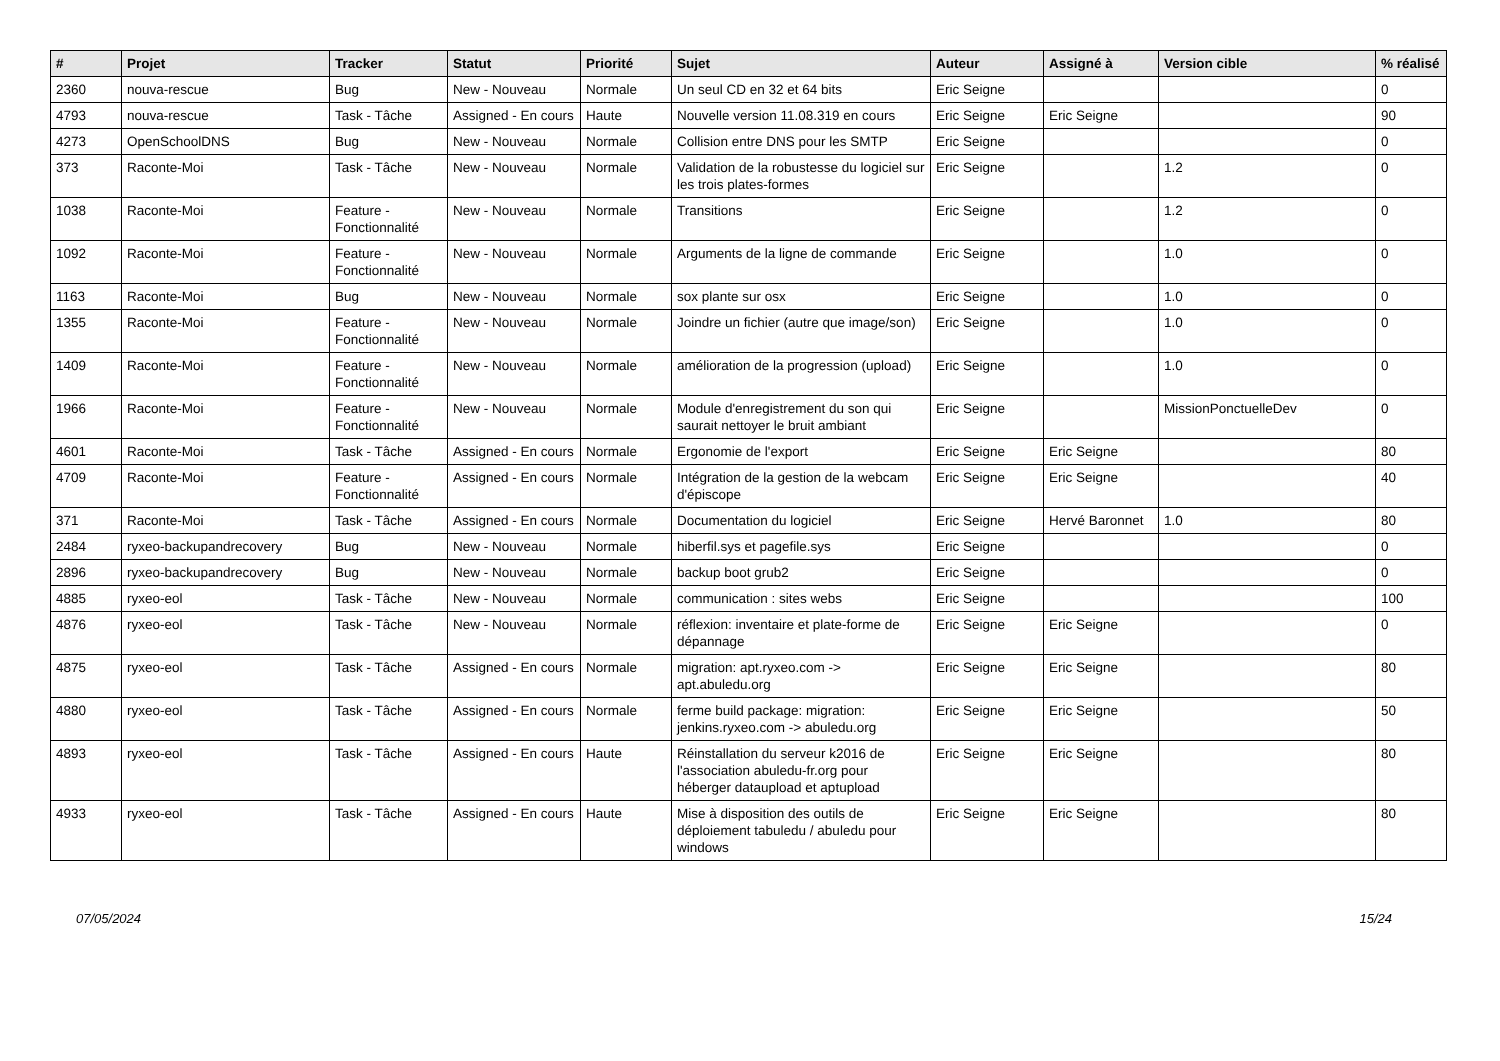| # | Projet | Tracker | Statut | Priorité | Sujet | Auteur | Assigné à | Version cible | % réalisé |
| --- | --- | --- | --- | --- | --- | --- | --- | --- | --- |
| 2360 | nouva-rescue | Bug | New - Nouveau | Normale | Un seul CD en 32 et 64 bits | Eric Seigne | | | 0 |
| 4793 | nouva-rescue | Task - Tâche | Assigned - En cours | Haute | Nouvelle version 11.08.319 en cours | Eric Seigne | Eric Seigne | | 90 |
| 4273 | OpenSchoolDNS | Bug | New - Nouveau | Normale | Collision entre DNS pour les SMTP | Eric Seigne | | | 0 |
| 373 | Raconte-Moi | Task - Tâche | New - Nouveau | Normale | Validation de la robustesse du logiciel sur les trois plates-formes | Eric Seigne | | 1.2 | 0 |
| 1038 | Raconte-Moi | Feature - Fonctionnalité | New - Nouveau | Normale | Transitions | Eric Seigne | | 1.2 | 0 |
| 1092 | Raconte-Moi | Feature - Fonctionnalité | New - Nouveau | Normale | Arguments de la ligne de commande | Eric Seigne | | 1.0 | 0 |
| 1163 | Raconte-Moi | Bug | New - Nouveau | Normale | sox plante sur osx | Eric Seigne | | 1.0 | 0 |
| 1355 | Raconte-Moi | Feature - Fonctionnalité | New - Nouveau | Normale | Joindre un fichier (autre que image/son) | Eric Seigne | | 1.0 | 0 |
| 1409 | Raconte-Moi | Feature - Fonctionnalité | New - Nouveau | Normale | amélioration de la progression (upload) | Eric Seigne | | 1.0 | 0 |
| 1966 | Raconte-Moi | Feature - Fonctionnalité | New - Nouveau | Normale | Module d'enregistrement du son qui saurait nettoyer le bruit ambiant | Eric Seigne | | MissionPonctuelleDev | 0 |
| 4601 | Raconte-Moi | Task - Tâche | Assigned - En cours | Normale | Ergonomie de l'export | Eric Seigne | Eric Seigne | | 80 |
| 4709 | Raconte-Moi | Feature - Fonctionnalité | Assigned - En cours | Normale | Intégration de la gestion de la webcam d'épiscope | Eric Seigne | Eric Seigne | | 40 |
| 371 | Raconte-Moi | Task - Tâche | Assigned - En cours | Normale | Documentation du logiciel | Eric Seigne | Hervé Baronnet | 1.0 | 80 |
| 2484 | ryxeo-backupandrecovery | Bug | New - Nouveau | Normale | hiberfil.sys et pagefile.sys | Eric Seigne | | | 0 |
| 2896 | ryxeo-backupandrecovery | Bug | New - Nouveau | Normale | backup boot grub2 | Eric Seigne | | | 0 |
| 4885 | ryxeo-eol | Task - Tâche | New - Nouveau | Normale | communication : sites webs | Eric Seigne | | | 100 |
| 4876 | ryxeo-eol | Task - Tâche | New - Nouveau | Normale | réflexion: inventaire et plate-forme de dépannage | Eric Seigne | Eric Seigne | | 0 |
| 4875 | ryxeo-eol | Task - Tâche | Assigned - En cours | Normale | migration: apt.ryxeo.com -> apt.abuledu.org | Eric Seigne | Eric Seigne | | 80 |
| 4880 | ryxeo-eol | Task - Tâche | Assigned - En cours | Normale | ferme build package: migration: jenkins.ryxeo.com -> abuledu.org | Eric Seigne | Eric Seigne | | 50 |
| 4893 | ryxeo-eol | Task - Tâche | Assigned - En cours | Haute | Réinstallation du serveur k2016 de l'association abuledu-fr.org pour héberger dataupload et aptupload | Eric Seigne | Eric Seigne | | 80 |
| 4933 | ryxeo-eol | Task - Tâche | Assigned - En cours | Haute | Mise à disposition des outils de déploiement tabuledu / abuledu pour windows | Eric Seigne | Eric Seigne | | 80 |
07/05/2024 15/24